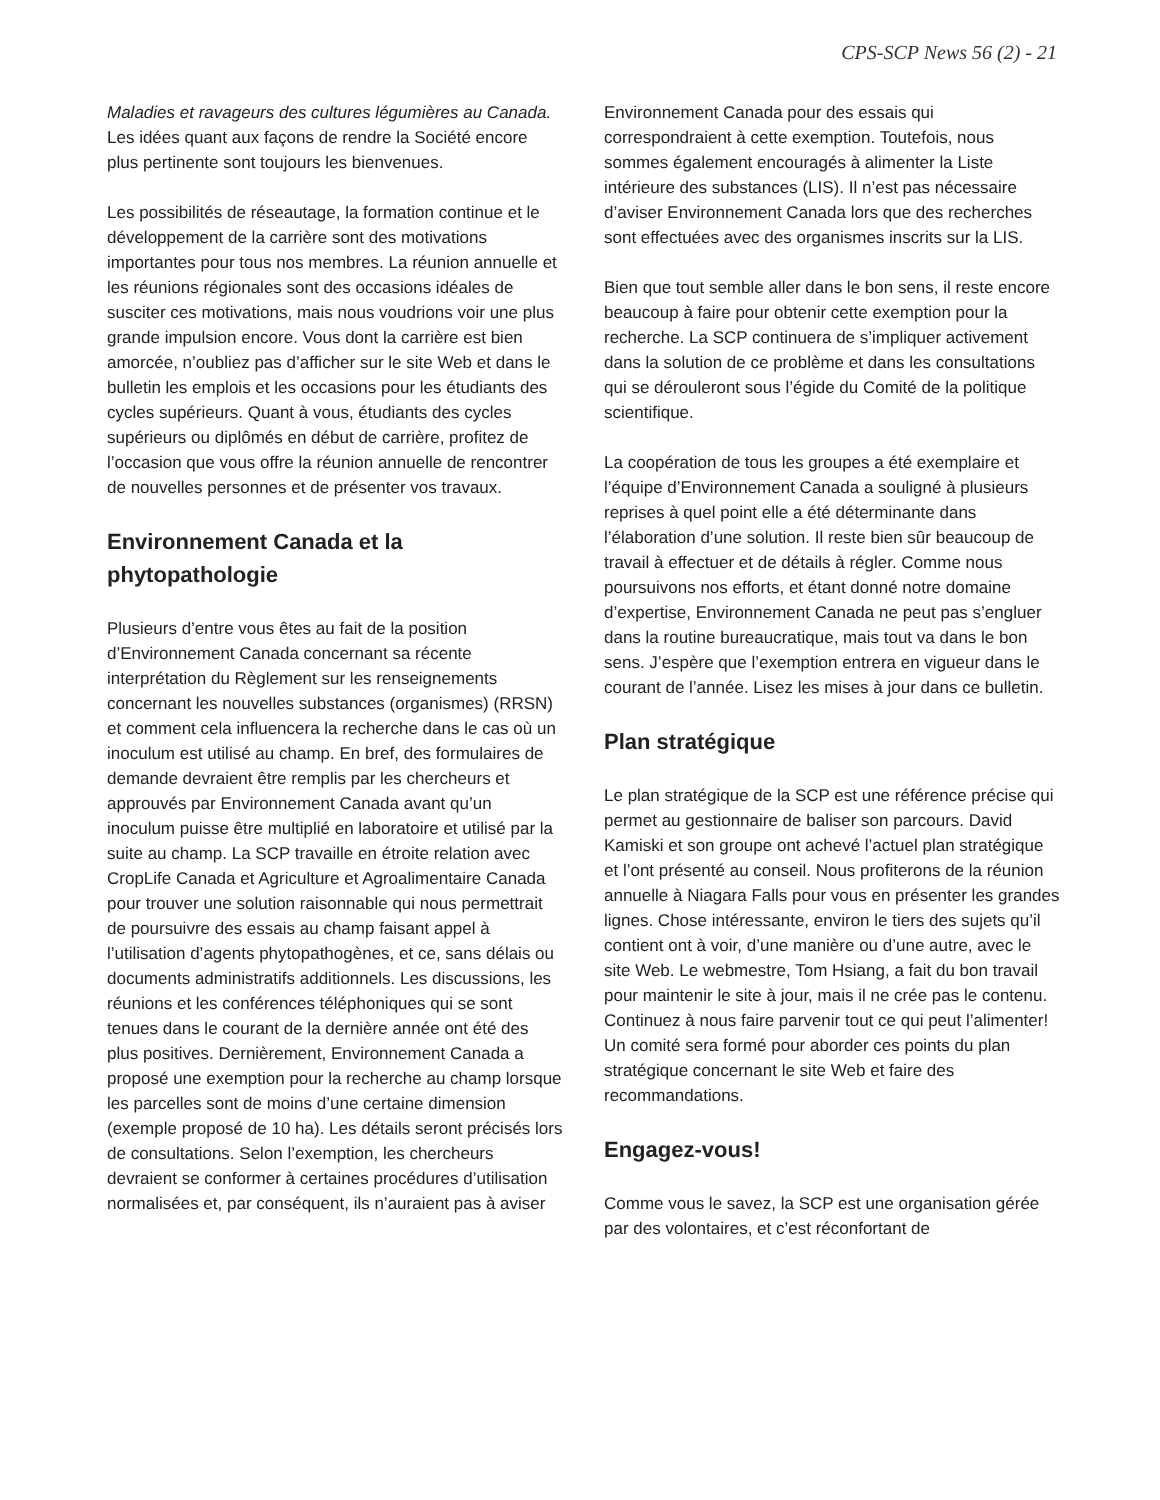CPS-SCP News 56 (2) - 21
Maladies et ravageurs des cultures légumières au Canada. Les idées quant aux façons de rendre la Société encore plus pertinente sont toujours les bienvenues.
Les possibilités de réseautage, la formation continue et le développement de la carrière sont des motivations importantes pour tous nos membres. La réunion annuelle et les réunions régionales sont des occasions idéales de susciter ces motivations, mais nous voudrions voir une plus grande impulsion encore. Vous dont la carrière est bien amorcée, n’oubliez pas d’afficher sur le site Web et dans le bulletin les emplois et les occasions pour les étudiants des cycles supérieurs. Quant à vous, étudiants des cycles supérieurs ou diplômés en début de carrière, profitez de l’occasion que vous offre la réunion annuelle de rencontrer de nouvelles personnes et de présenter vos travaux.
Environnement Canada et la phytopathologie
Plusieurs d’entre vous êtes au fait de la position d’Environnement Canada concernant sa récente interprétation du Règlement sur les renseignements concernant les nouvelles substances (organismes) (RRSN) et comment cela influencera la recherche dans le cas où un inoculum est utilisé au champ. En bref, des formulaires de demande devraient être remplis par les chercheurs et approuvés par Environnement Canada avant qu’un inoculum puisse être multiplié en laboratoire et utilisé par la suite au champ. La SCP travaille en étroite relation avec CropLife Canada et Agriculture et Agroalimentaire Canada pour trouver une solution raisonnable qui nous permettrait de poursuivre des essais au champ faisant appel à l’utilisation d’agents phytopathogènes, et ce, sans délais ou documents administratifs additionnels. Les discussions, les réunions et les conférences téléphoniques qui se sont tenues dans le courant de la dernière année ont été des plus positives. Dernièrement, Environnement Canada a proposé une exemption pour la recherche au champ lorsque les parcelles sont de moins d’une certaine dimension (exemple proposé de 10 ha). Les détails seront précisés lors de consultations. Selon l’exemption, les chercheurs devraient se conformer à certaines procédures d’utilisation normalisées et, par conséquent, ils n’auraient pas à aviser
Environnement Canada pour des essais qui correspondraient à cette exemption. Toutefois, nous sommes également encouragés à alimenter la Liste intérieure des substances (LIS). Il n’est pas nécessaire d’aviser Environnement Canada lors que des recherches sont effectuées avec des organismes inscrits sur la LIS.
Bien que tout semble aller dans le bon sens, il reste encore beaucoup à faire pour obtenir cette exemption pour la recherche. La SCP continuera de s’impliquer activement dans la solution de ce problème et dans les consultations qui se dérouleront sous l’égide du Comité de la politique scientifique.
La coopération de tous les groupes a été exemplaire et l’équipe d’Environnement Canada a souligné à plusieurs reprises à quel point elle a été déterminante dans l’élaboration d’une solution. Il reste bien sûr beaucoup de travail à effectuer et de détails à régler. Comme nous poursuivons nos efforts, et étant donné notre domaine d’expertise, Environnement Canada ne peut pas s’engluer dans la routine bureaucratique, mais tout va dans le bon sens. J’espère que l’exemption entrera en vigueur dans le courant de l’année. Lisez les mises à jour dans ce bulletin.
Plan stratégique
Le plan stratégique de la SCP est une référence précise qui permet au gestionnaire de baliser son parcours. David Kamiski et son groupe ont achevé l’actuel plan stratégique et l’ont présenté au conseil. Nous profiterons de la réunion annuelle à Niagara Falls pour vous en présenter les grandes lignes. Chose intéressante, environ le tiers des sujets qu’il contient ont à voir, d’une manière ou d’une autre, avec le site Web. Le webmestre, Tom Hsiang, a fait du bon travail pour maintenir le site à jour, mais il ne crée pas le contenu. Continuez à nous faire parvenir tout ce qui peut l’alimenter! Un comité sera formé pour aborder ces points du plan stratégique concernant le site Web et faire des recommandations.
Engagez-vous!
Comme vous le savez, la SCP est une organisation gérée par des volontaires, et c’est réconfortant de